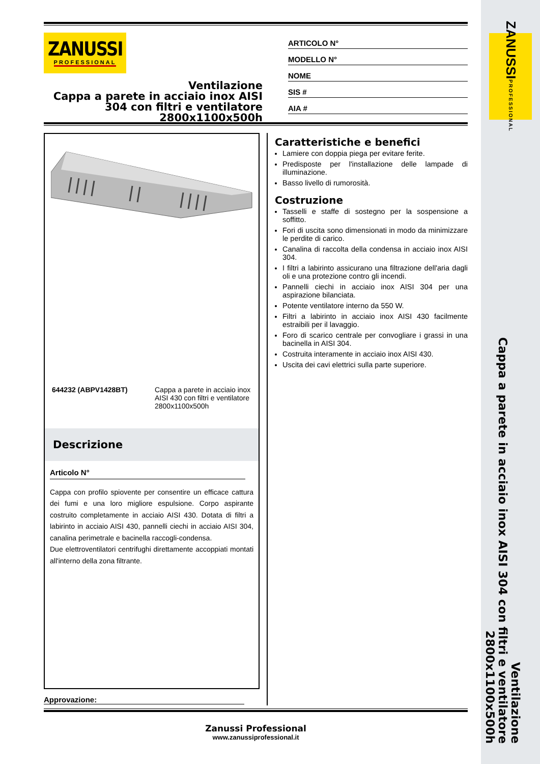ZANUSSI PROFESSIONAL
ZANUSSI
PROFESSIONAL
Ventilazione
Cappa a parete in acciaio inox AISI 304 con filtri e ventilatore 2800x1100x500h
ARTICOLO N°
MODELLO N°
NOME
SIS #
AIA #
644232 (ABPV1428BT) Cappa a parete in acciaio inox AISI 430 con filtri e ventilatore 2800x1100x500h
Descrizione
Articolo N°
Cappa con profilo spiovente per consentire un efficace cattura dei fumi e una loro migliore espulsione. Corpo aspirante costruito completamente in acciaio AISI 430. Dotata di filtri a labirinto in acciaio AISI 430, pannelli ciechi in acciaio AISI 304, canalina perimetrale e bacinella raccogli-condensa.
Due elettroventilatori centrifughi direttamente accoppiati montati all'interno della zona filtrante.
Approvazione:
Caratteristiche e benefici
Lamiere con doppia piega per evitare ferite.
Predisposte per l'installazione delle lampade di illuminazione.
Basso livello di rumorosità.
Costruzione
Tasselli e staffe di sostegno per la sospensione a soffitto.
Fori di uscita sono dimensionati in modo da minimizzare le perdite di carico.
Canalina di raccolta della condensa in acciaio inox AISI 304.
I filtri a labirinto assicurano una filtrazione dell'aria dagli oli e una protezione contro gli incendi.
Pannelli ciechi in acciaio inox AISI 304 per una aspirazione bilanciata.
Potente ventilatore interno da 550 W.
Filtri a labirinto in acciaio inox AISI 430 facilmente estraibili per il lavaggio.
Foro di scarico centrale per convogliare i grassi in una bacinella in AISI 304.
Costruita interamente in acciaio inox AISI 430.
Uscita dei cavi elettrici sulla parte superiore.
Zanussi Professional
www.zanussiprofessional.it
Ventilazione
Cappa a parete in acciaio inox AISI 304 con filtri e ventilatore
2800x1100x500h